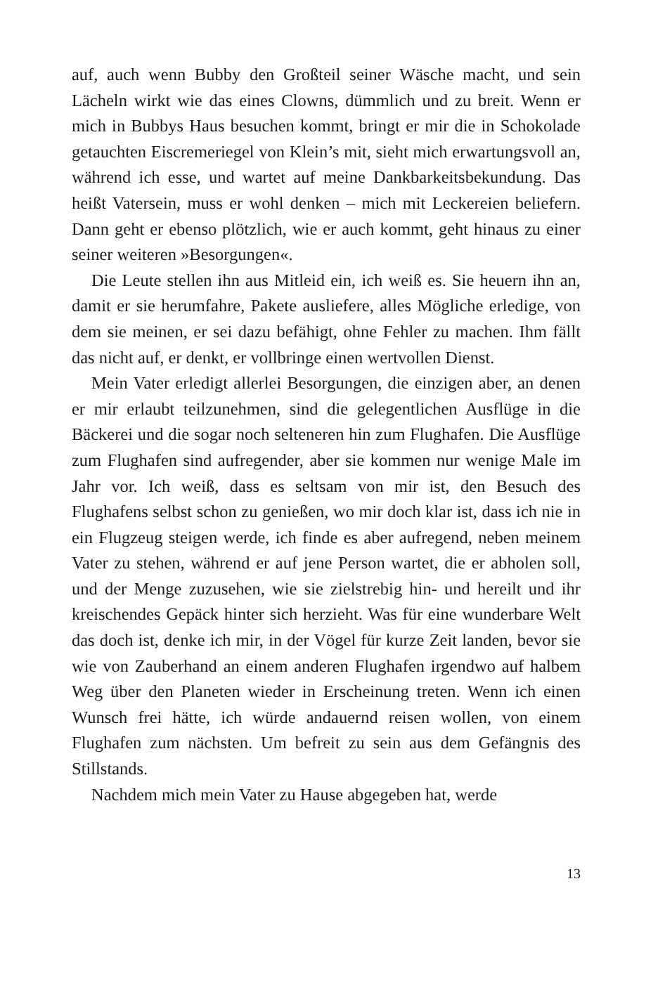auf, auch wenn Bubby den Großteil seiner Wäsche macht, und sein Lächeln wirkt wie das eines Clowns, dümmlich und zu breit. Wenn er mich in Bubbys Haus besuchen kommt, bringt er mir die in Schokolade getauchten Eiscremeriegel von Klein’s mit, sieht mich erwartungsvoll an, während ich esse, und wartet auf meine Dankbarkeitsbekundung. Das heißt Vatersein, muss er wohl denken – mich mit Leckereien beliefern. Dann geht er ebenso plötzlich, wie er auch kommt, geht hinaus zu einer seiner weiteren »Besorgungen«.
Die Leute stellen ihn aus Mitleid ein, ich weiß es. Sie heuern ihn an, damit er sie herumfahre, Pakete ausliefere, alles Mögliche erledige, von dem sie meinen, er sei dazu befähigt, ohne Fehler zu machen. Ihm fällt das nicht auf, er denkt, er vollbringe einen wertvollen Dienst.
Mein Vater erledigt allerlei Besorgungen, die einzigen aber, an denen er mir erlaubt teilzunehmen, sind die gelegentlichen Ausflüge in die Bäckerei und die sogar noch selteneren hin zum Flughafen. Die Ausflüge zum Flughafen sind aufregender, aber sie kommen nur wenige Male im Jahr vor. Ich weiß, dass es seltsam von mir ist, den Besuch des Flughafens selbst schon zu genießen, wo mir doch klar ist, dass ich nie in ein Flugzeug steigen werde, ich finde es aber aufregend, neben meinem Vater zu stehen, während er auf jene Person wartet, die er abholen soll, und der Menge zuzusehen, wie sie zielstrebig hin- und hereilt und ihr kreischendes Gepäck hinter sich herzieht. Was für eine wunderbare Welt das doch ist, denke ich mir, in der Vögel für kurze Zeit landen, bevor sie wie von Zauberhand an einem anderen Flughafen irgendwo auf halbem Weg über den Planeten wieder in Erscheinung treten. Wenn ich einen Wunsch frei hätte, ich würde andauernd reisen wollen, von einem Flughafen zum nächsten. Um befreit zu sein aus dem Gefängnis des Stillstands.
Nachdem mich mein Vater zu Hause abgegeben hat, werde
13